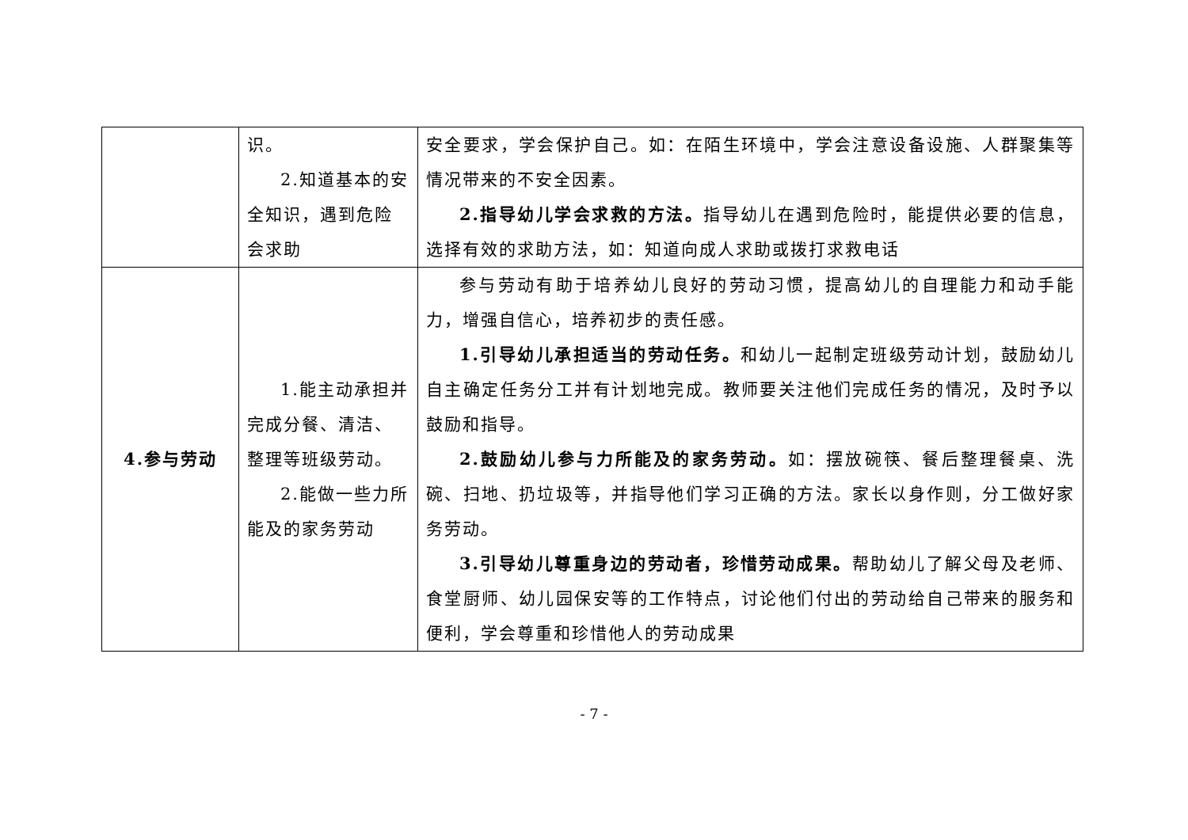| | 识。 2.知道基本的安全知识，遇到危险会求助 | 安全要求，学会保护自己。如：在陌生环境中，学会注意设备设施、人群聚集等情况带来的不安全因素。 2.指导幼儿学会求救的方法。 指导幼儿在遇到危险时，能提供必要的信息，选择有效的求助方法，如：知道向成人求助或拨打求救电话 |
| 4.参与劳动 | 1.能主动承担并完成分餐、清洁、整理等班级劳动。 2.能做一些力所能及的家务劳动 | 参与劳动有助于培养幼儿良好的劳动习惯，提高幼儿的自理能力和动手能力，增强自信心，培养初步的责任感。 1.引导幼儿承担适当的劳动任务。 和幼儿一起制定班级劳动计划，鼓励幼儿自主确定任务分工并有计划地完成。教师要关注他们完成任务的情况，及时予以鼓励和指导。 2.鼓励幼儿参与力所能及的家务劳动。 如：摆放碗筷、餐后整理餐桌、洗碗、扫地、扔垃圾等，并指导他们学习正确的方法。家长以身作则，分工做好家务劳动。 3.引导幼儿尊重身边的劳动者，珍惜劳动成果。 帮助幼儿了解父母及老师、食堂厨师、幼儿园保安等的工作特点，讨论他们付出的劳动给自己带来的服务和便利，学会尊重和珍惜他人的劳动成果 |
- 7 -